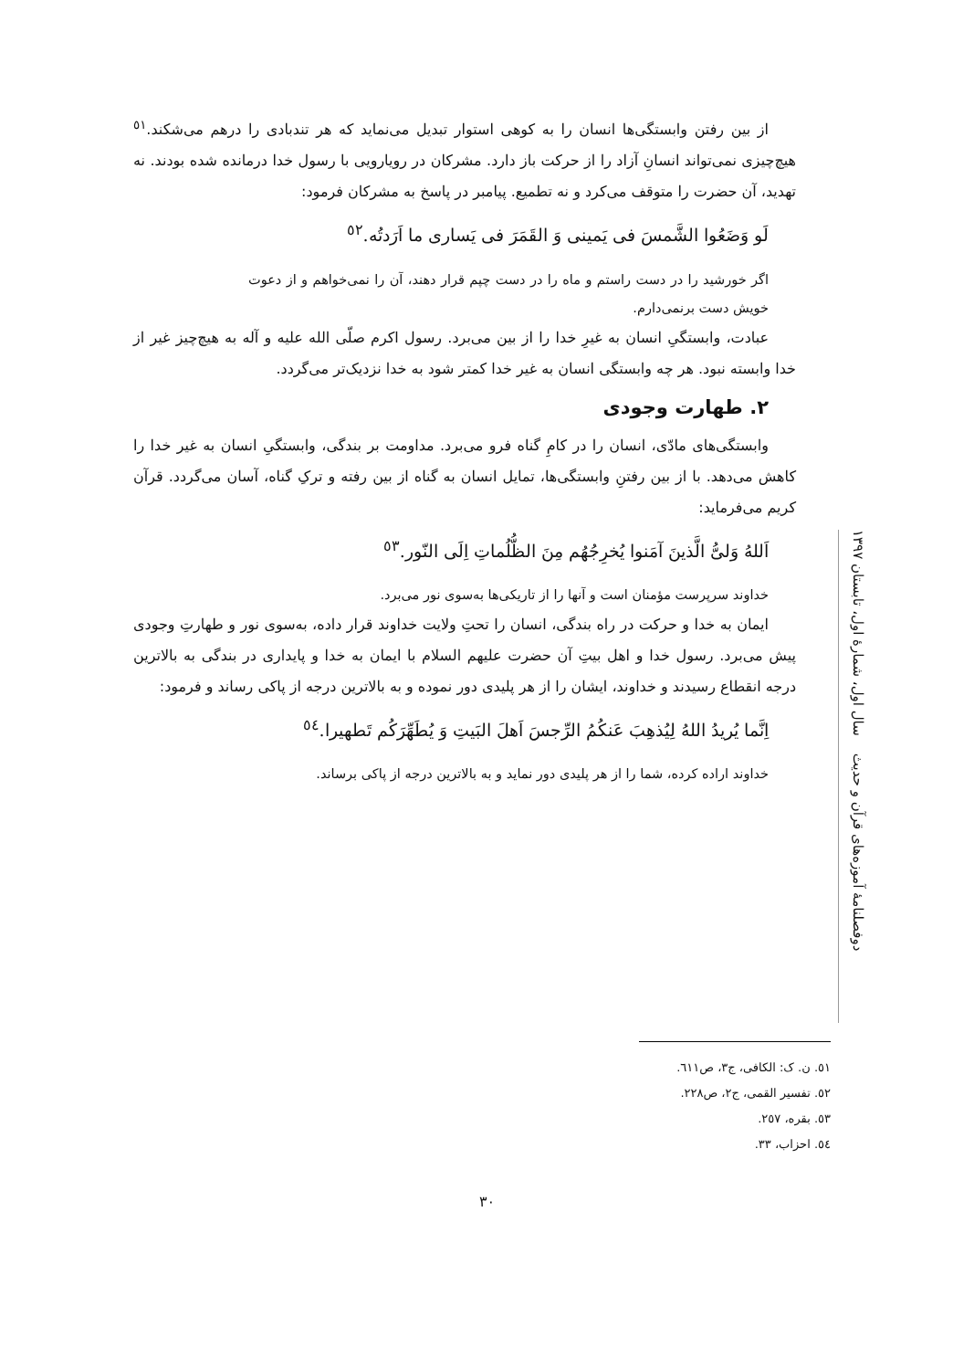از بین رفتن وابستگی‌ها انسان را به کوهی استوار تبدیل می‌نماید که هر تندبادی را درهم می‌شکند.<sup>٥١</sup> هیچ‌چیزی نمی‌تواند انسانِ آزاد را از حرکت باز دارد. مشرکان در رویارویی با رسول خدا درمانده شده بودند. نه تهدید، آن حضرت را متوقف می‌کرد و نه تطمیع. پیامبر در پاسخ به مشرکان فرمود:
لَو وَضَعُوا الشَّمسَ فی یَمینی وَ القَمَرَ فی یَساری ما اَرَدتُه.<sup>٥٢</sup>
اگر خورشید را در دست راستم و ماه را در دست چپم قرار دهند، آن را نمی‌خواهم و از دعوت خویش دست برنمی‌دارم.
عبادت، وابستگیِ انسان به غیرِ خدا را از بین می‌برد. رسول اکرم صلّی الله علیه و آله به هیچ‌چیز غیر از خدا وابسته نبود. هر چه وابستگی انسان به غیر خدا کمتر شود به خدا نزدیک‌تر می‌گردد.
۲. طهارت وجودی
وابستگی‌های مادّی، انسان را در کامِ گناه فرو می‌برد. مداومت بر بندگی، وابستگیِ انسان به غیر خدا را کاهش می‌دهد. با از بین رفتنِ وابستگی‌ها، تمایل انسان به گناه از بین رفته و ترکِ گناه، آسان می‌گردد. قرآن کریم می‌فرماید:
اَللهُ وَلیُّ الَّذینَ آمَنوا یُخرِجُهُم مِنَ الظُّلُماتِ اِلَی النّور.<sup>٥٣</sup>
خداوند سرپرست مؤمنان است و آنها را از تاریکی‌ها به‌سوی نور می‌برد.
ایمان به خدا و حرکت در راه بندگی، انسان را تحتِ ولایت خداوند قرار داده، به‌سوی نور و طهارتِ وجودی پیش می‌برد. رسول خدا و اهل بیتِ آن حضرت علیهم السلام با ایمان به خدا و پایداری در بندگی به بالاترین درجه انقطاع رسیدند و خداوند، ایشان را از هر پلیدی دور نموده و به بالاترین درجه از پاکی رساند و فرمود:
اِنَّما یُریدُ اللهُ لِیُذهِبَ عَنکُمُ الرِّجسَ اَهلَ البَیتِ وَ یُطَهِّرَکُم تَطهیرا.<sup>٥٤</sup>
خداوند اراده کرده، شما را از هر پلیدی دور نماید و به بالاترین درجه از پاکی برساند.
دوفصلنامهٔ آموزه‌های قرآن و حدیث سال اول، شمارهٔ اول، تابستان ۱۳۹۷
٥١. ن. ک: الکافی، ج٣، ص٦١١.
٥٢. تفسیر القمی، ج٢، ص٢٢٨.
٥٣. بقره، ٢٥٧.
٥٤. احزاب، ٣٣.
٣٠